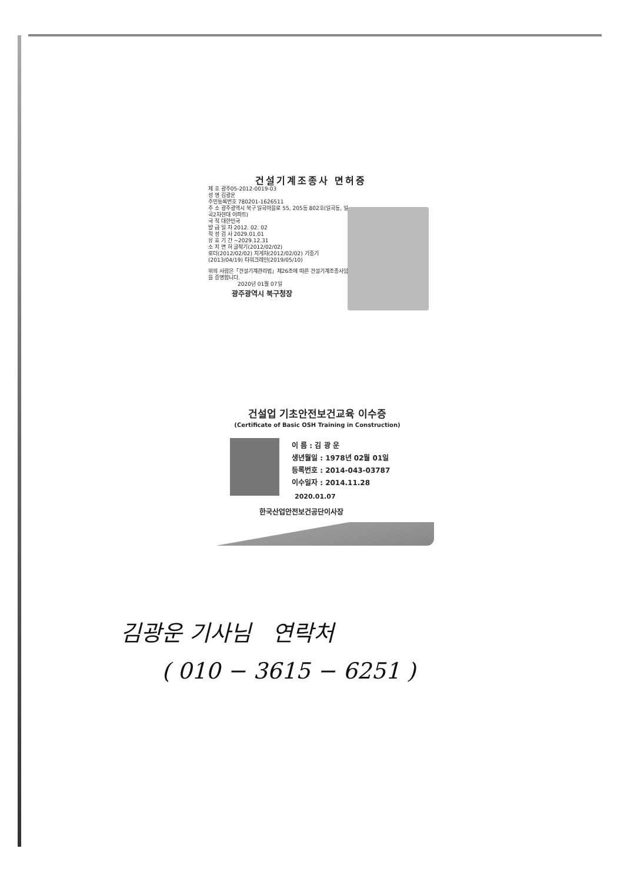건설기계조종사 면허증
제 호 광주05-2012-0019-03
성 명 김광운
주민등록번호 780201-1626511
주 소 광주광역시 북구 일곡마을로 55, 205동 802호(일곡동, 일곡2차현대 아파트)
국 적 대한민국
발 급 일 자 2012. 02. 02
적 성 검 사 2029.01.01
유 효 기 간 ~2029.12.31
소 지 면 허 굴착기(2012/02/02)
로더(2012/02/02) 지게차(2012/02/02) 기중기 (2013/04/19) 타워크레인(2019/05/10)
위의 사람은「건설기계관리법」제26조에 따른 건설기계조종사임을 증명합니다.
2020년 01월 07일
광주광역시 북구청장
건설업 기초안전보건교육 이수증
(Certificate of Basic OSH Training in Construction)
이 름 : 김 광 운
생년월일 : 1978년 02월 01일
등록번호 : 2014-043-03787
이수일자 : 2014.11.28
2020.01.07
한국산업안전보건공단이사장
김광운 기사님 연락처
( 010 − 3615 − 6251 )